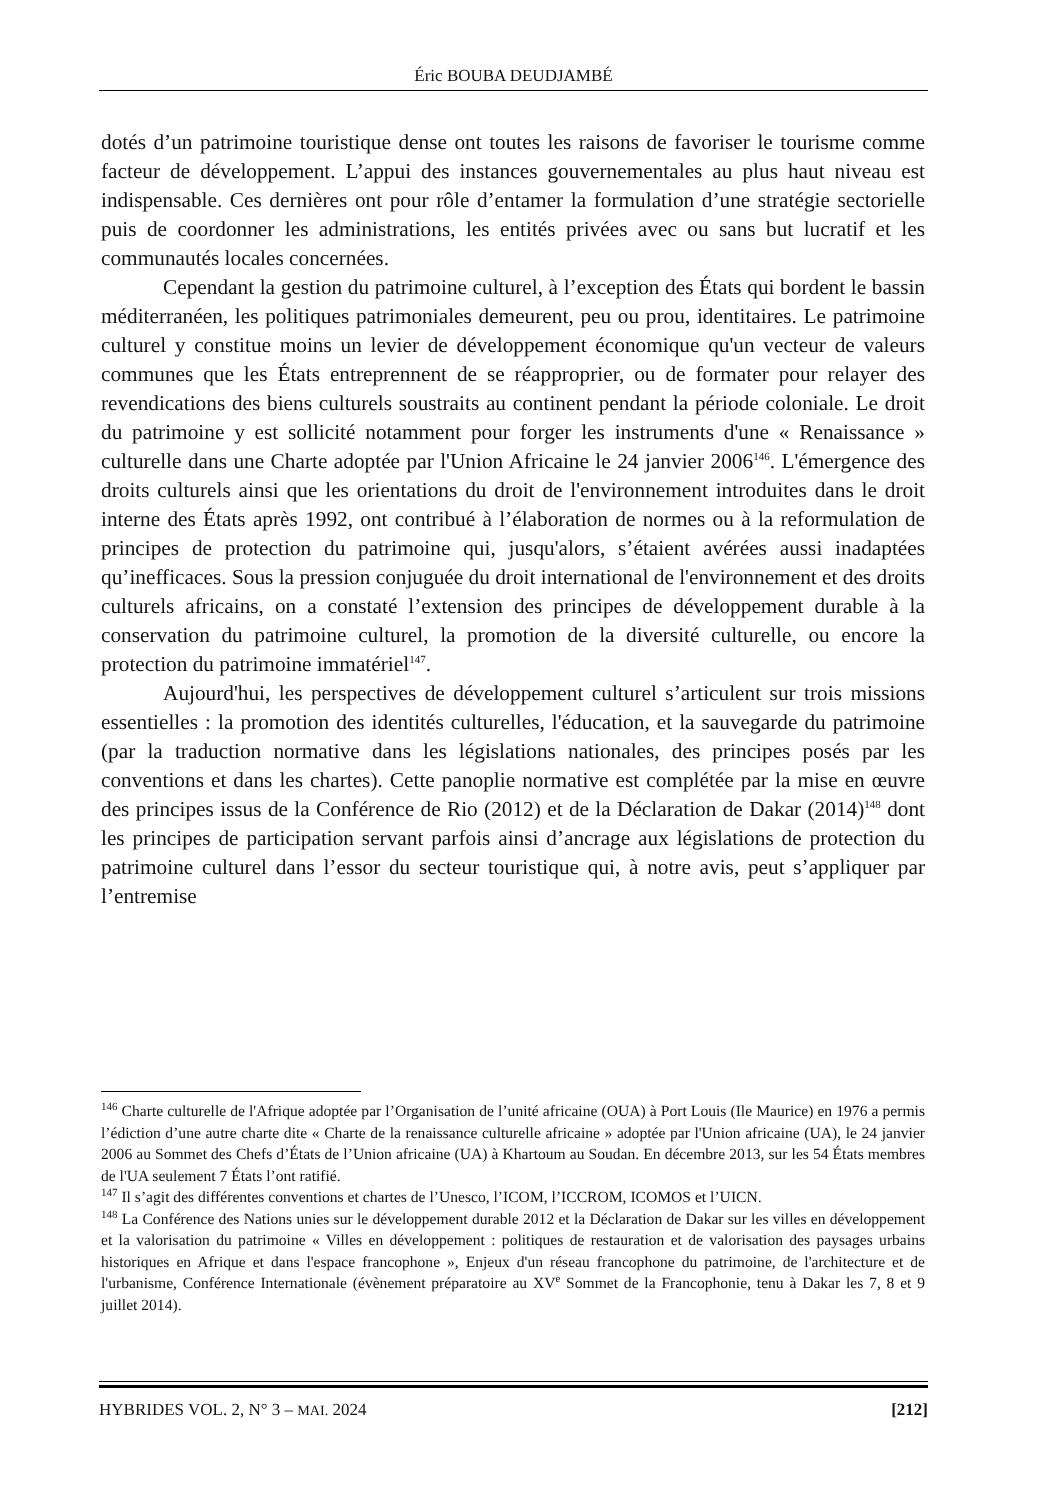Éric BOUBA DEUDJAMBÉ
dotés d’un patrimoine touristique dense ont toutes les raisons de favoriser le tourisme comme facteur de développement. L’appui des instances gouvernementales au plus haut niveau est indispensable. Ces dernières ont pour rôle d’entamer la formulation d’une stratégie sectorielle puis de coordonner les administrations, les entités privées avec ou sans but lucratif et les communautés locales concernées.
Cependant la gestion du patrimoine culturel, à l’exception des États qui bordent le bassin méditerranéen, les politiques patrimoniales demeurent, peu ou prou, identitaires. Le patrimoine culturel y constitue moins un levier de développement économique qu'un vecteur de valeurs communes que les États entreprennent de se réapproprier, ou de formater pour relayer des revendications des biens culturels soustraits au continent pendant la période coloniale. Le droit du patrimoine y est sollicité notamment pour forger les instruments d'une « Renaissance » culturelle dans une Charte adoptée par l'Union Africaine le 24 janvier 2006<sup>146</sup>. L'émergence des droits culturels ainsi que les orientations du droit de l'environnement introduites dans le droit interne des États après 1992, ont contribué à l’élaboration de normes ou à la reformulation de principes de protection du patrimoine qui, jusqu'alors, s’étaient avérées aussi inadaptées qu’inefficaces. Sous la pression conjuguée du droit international de l'environnement et des droits culturels africains, on a constaté l’extension des principes de développement durable à la conservation du patrimoine culturel, la promotion de la diversité culturelle, ou encore la protection du patrimoine immatériel<sup>147</sup>.
Aujourd'hui, les perspectives de développement culturel s’articulent sur trois missions essentielles : la promotion des identités culturelles, l'éducation, et la sauvegarde du patrimoine (par la traduction normative dans les législations nationales, des principes posés par les conventions et dans les chartes). Cette panoplie normative est complétée par la mise en œuvre des principes issus de la Conférence de Rio (2012) et de la Déclaration de Dakar (2014)<sup>148</sup> dont les principes de participation servant parfois ainsi d’ancrage aux législations de protection du patrimoine culturel dans l’essor du secteur touristique qui, à notre avis, peut s’appliquer par l’entremise
<sup>146</sup> Charte culturelle de l'Afrique adoptée par l’Organisation de l’unité africaine (OUA) à Port Louis (Ile Maurice) en 1976 a permis l’édiction d’une autre charte dite « Charte de la renaissance culturelle africaine » adoptée par l'Union africaine (UA), le 24 janvier 2006 au Sommet des Chefs d’États de l’Union africaine (UA) à Khartoum au Soudan. En décembre 2013, sur les 54 États membres de l'UA seulement 7 États l’ont ratifié.
<sup>147</sup> Il s’agit des différentes conventions et chartes de l’Unesco, l’ICOM, l’ICCROM, ICOMOS et l’UICN.
<sup>148</sup> La Conférence des Nations unies sur le développement durable 2012 et la Déclaration de Dakar sur les villes en développement et la valorisation du patrimoine « Villes en développement : politiques de restauration et de valorisation des paysages urbains historiques en Afrique et dans l'espace francophone », Enjeux d'un réseau francophone du patrimoine, de l'architecture et de l'urbanisme, Conférence Internationale (évènement préparatoire au XV<sup>e</sup> Sommet de la Francophonie, tenu à Dakar les 7, 8 et 9 juillet 2014).
HYBRIDES VOL. 2, N° 3 – MAI. 2024 [212]